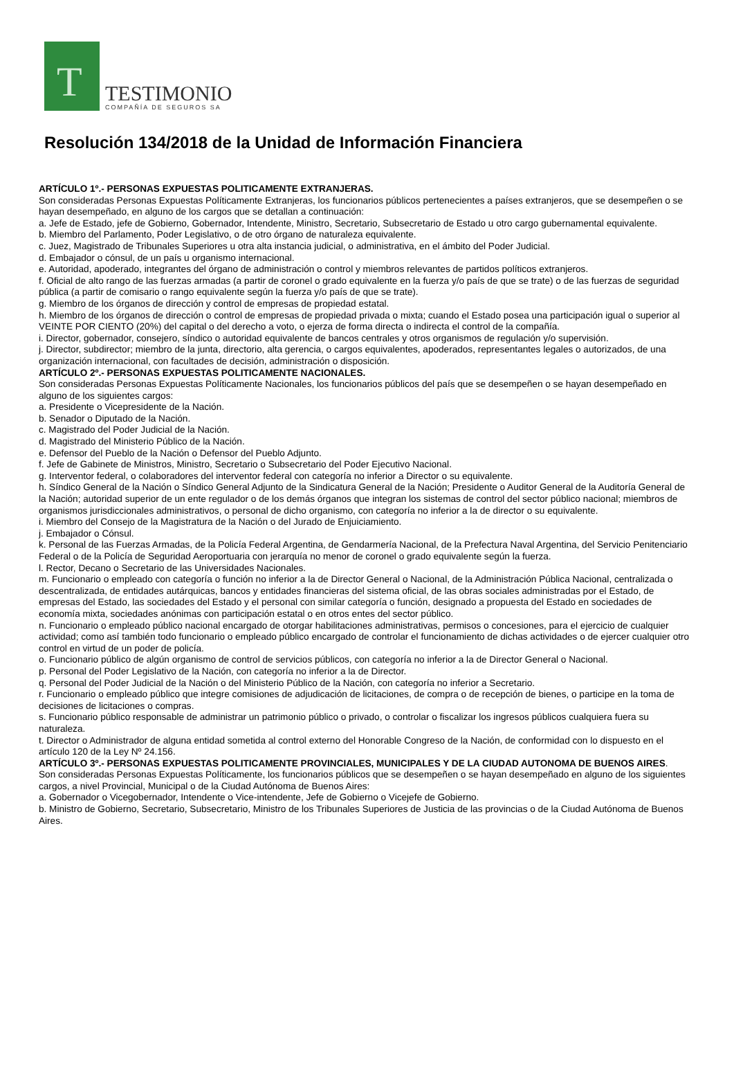T
TESTIMONIO
COMPAÑÍA DE SEGUROS SA
Resolución 134/2018 de la Unidad de Información Financiera
ARTÍCULO 1º.- PERSONAS EXPUESTAS POLITICAMENTE EXTRANJERAS.
Son consideradas Personas Expuestas Políticamente Extranjeras, los funcionarios públicos pertenecientes a países extranjeros, que se desempeñen o se hayan desempeñado, en alguno de los cargos que se detallan a continuación:
a. Jefe de Estado, jefe de Gobierno, Gobernador, Intendente, Ministro, Secretario, Subsecretario de Estado u otro cargo gubernamental equivalente.
b. Miembro del Parlamento, Poder Legislativo, o de otro órgano de naturaleza equivalente.
c. Juez, Magistrado de Tribunales Superiores u otra alta instancia judicial, o administrativa, en el ámbito del Poder Judicial.
d. Embajador o cónsul, de un país u organismo internacional.
e. Autoridad, apoderado, integrantes del órgano de administración o control y miembros relevantes de partidos políticos extranjeros.
f. Oficial de alto rango de las fuerzas armadas (a partir de coronel o grado equivalente en la fuerza y/o país de que se trate) o de las fuerzas de seguridad pública (a partir de comisario o rango equivalente según la fuerza y/o país de que se trate).
g. Miembro de los órganos de dirección y control de empresas de propiedad estatal.
h. Miembro de los órganos de dirección o control de empresas de propiedad privada o mixta; cuando el Estado posea una participación igual o superior al VEINTE POR CIENTO (20%) del capital o del derecho a voto, o ejerza de forma directa o indirecta el control de la compañía.
i. Director, gobernador, consejero, síndico o autoridad equivalente de bancos centrales y otros organismos de regulación y/o supervisión.
j. Director, subdirector; miembro de la junta, directorio, alta gerencia, o cargos equivalentes, apoderados, representantes legales o autorizados, de una organización internacional, con facultades de decisión, administración o disposición.
ARTÍCULO 2º.- PERSONAS EXPUESTAS POLITICAMENTE NACIONALES.
Son consideradas Personas Expuestas Políticamente Nacionales, los funcionarios públicos del país que se desempeñen o se hayan desempeñado en alguno de los siguientes cargos:
a. Presidente o Vicepresidente de la Nación.
b. Senador o Diputado de la Nación.
c. Magistrado del Poder Judicial de la Nación.
d. Magistrado del Ministerio Público de la Nación.
e. Defensor del Pueblo de la Nación o Defensor del Pueblo Adjunto.
f. Jefe de Gabinete de Ministros, Ministro, Secretario o Subsecretario del Poder Ejecutivo Nacional.
g. Interventor federal, o colaboradores del interventor federal con categoría no inferior a Director o su equivalente.
h. Síndico General de la Nación o Síndico General Adjunto de la Sindicatura General de la Nación; Presidente o Auditor General de la Auditoría General de la Nación; autoridad superior de un ente regulador o de los demás órganos que integran los sistemas de control del sector público nacional; miembros de organismos jurisdiccionales administrativos, o personal de dicho organismo, con categoría no inferior a la de director o su equivalente.
i. Miembro del Consejo de la Magistratura de la Nación o del Jurado de Enjuiciamiento.
j. Embajador o Cónsul.
k. Personal de las Fuerzas Armadas, de la Policía Federal Argentina, de Gendarmería Nacional, de la Prefectura Naval Argentina, del Servicio Penitenciario Federal o de la Policía de Seguridad Aeroportuaria con jerarquía no menor de coronel o grado equivalente según la fuerza.
l. Rector, Decano o Secretario de las Universidades Nacionales.
m. Funcionario o empleado con categoría o función no inferior a la de Director General o Nacional, de la Administración Pública Nacional, centralizada o descentralizada, de entidades autárquicas, bancos y entidades financieras del sistema oficial, de las obras sociales administradas por el Estado, de empresas del Estado, las sociedades del Estado y el personal con similar categoría o función, designado a propuesta del Estado en sociedades de economía mixta, sociedades anónimas con participación estatal o en otros entes del sector público.
n. Funcionario o empleado público nacional encargado de otorgar habilitaciones administrativas, permisos o concesiones, para el ejercicio de cualquier actividad; como así también todo funcionario o empleado público encargado de controlar el funcionamiento de dichas actividades o de ejercer cualquier otro control en virtud de un poder de policía.
o. Funcionario público de algún organismo de control de servicios públicos, con categoría no inferior a la de Director General o Nacional.
p. Personal del Poder Legislativo de la Nación, con categoría no inferior a la de Director.
q. Personal del Poder Judicial de la Nación o del Ministerio Público de la Nación, con categoría no inferior a Secretario.
r. Funcionario o empleado público que integre comisiones de adjudicación de licitaciones, de compra o de recepción de bienes, o participe en la toma de decisiones de licitaciones o compras.
s. Funcionario público responsable de administrar un patrimonio público o privado, o controlar o fiscalizar los ingresos públicos cualquiera fuera su naturaleza.
t. Director o Administrador de alguna entidad sometida al control externo del Honorable Congreso de la Nación, de conformidad con lo dispuesto en el artículo 120 de la Ley Nº 24.156.
ARTÍCULO 3º.- PERSONAS EXPUESTAS POLITICAMENTE PROVINCIALES, MUNICIPALES Y DE LA CIUDAD AUTONOMA DE BUENOS AIRES.
Son consideradas Personas Expuestas Políticamente, los funcionarios públicos que se desempeñen o se hayan desempeñado en alguno de los siguientes cargos, a nivel Provincial, Municipal o de la Ciudad Autónoma de Buenos Aires:
a. Gobernador o Vicegobernador, Intendente o Vice-intendente, Jefe de Gobierno o Vicejefe de Gobierno.
b. Ministro de Gobierno, Secretario, Subsecretario, Ministro de los Tribunales Superiores de Justicia de las provincias o de la Ciudad Autónoma de Buenos Aires.